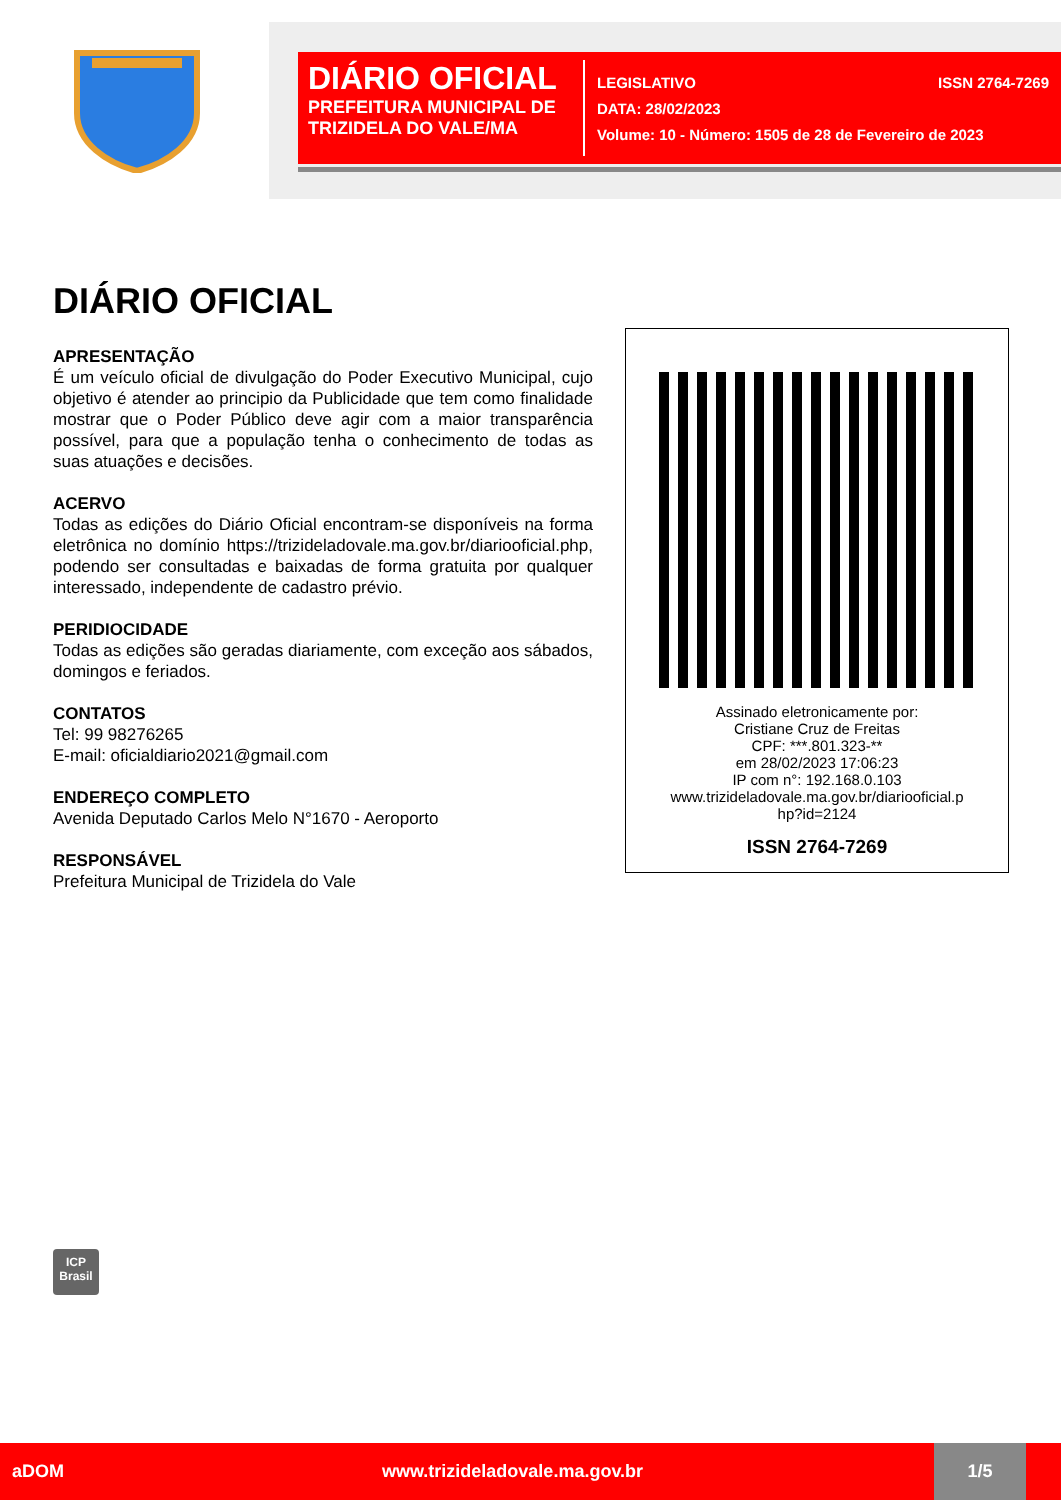DIÁRIO OFICIAL
PREFEITURA MUNICIPAL DE TRIZIDELA DO VALE/MA
LEGISLATIVO ISSN 2764-7269
DATA: 28/02/2023
Volume: 10 - Número: 1505 de 28 de Fevereiro de 2023
DIÁRIO OFICIAL
APRESENTAÇÃO
É um veículo oficial de divulgação do Poder Executivo Municipal, cujo objetivo é atender ao principio da Publicidade que tem como finalidade mostrar que o Poder Público deve agir com a maior transparência possível, para que a população tenha o conhecimento de todas as suas atuações e decisões.
ACERVO
Todas as edições do Diário Oficial encontram-se disponíveis na forma eletrônica no domínio https://trizideladovale.ma.gov.br/diariooficial.php, podendo ser consultadas e baixadas de forma gratuita por qualquer interessado, independente de cadastro prévio.
PERIDIOCIDADE
Todas as edições são geradas diariamente, com exceção aos sábados, domingos e feriados.
CONTATOS
Tel: 99 98276265
E-mail: oficialdiario2021@gmail.com
ENDEREÇO COMPLETO
Avenida Deputado Carlos Melo N°1670 - Aeroporto
RESPONSÁVEL
Prefeitura Municipal de Trizidela do Vale
Assinado eletronicamente por:
Cristiane Cruz de Freitas
CPF: ***.801.323-**
em 28/02/2023 17:06:23
IP com n°: 192.168.0.103
www.trizideladovale.ma.gov.br/diariooficial.p
hp?id=2124
ISSN 2764-7269
ICP
Brasil
aDOM www.trizideladovale.ma.gov.br 1/5